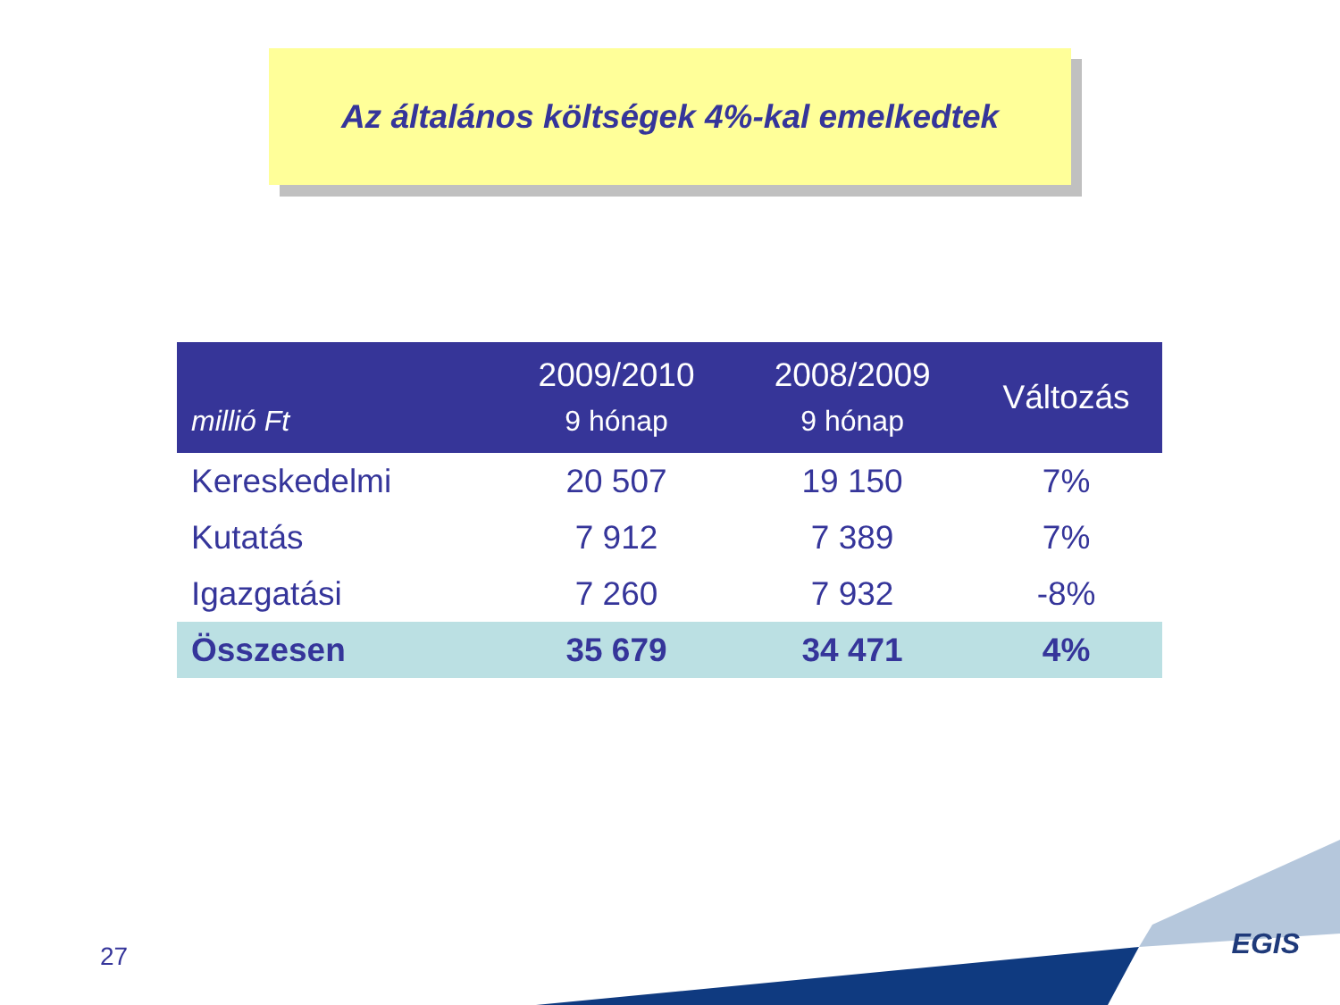Az általános költségek 4%-kal emelkedtek
| millió Ft | 2009/2010 9 hónap | 2008/2009 9 hónap | Változás |
| --- | --- | --- | --- |
| Kereskedelmi | 20 507 | 19 150 | 7% |
| Kutatás | 7 912 | 7 389 | 7% |
| Igazgatási | 7 260 | 7 932 | -8% |
| Összesen | 35 679 | 34 471 | 4% |
27 EGIS